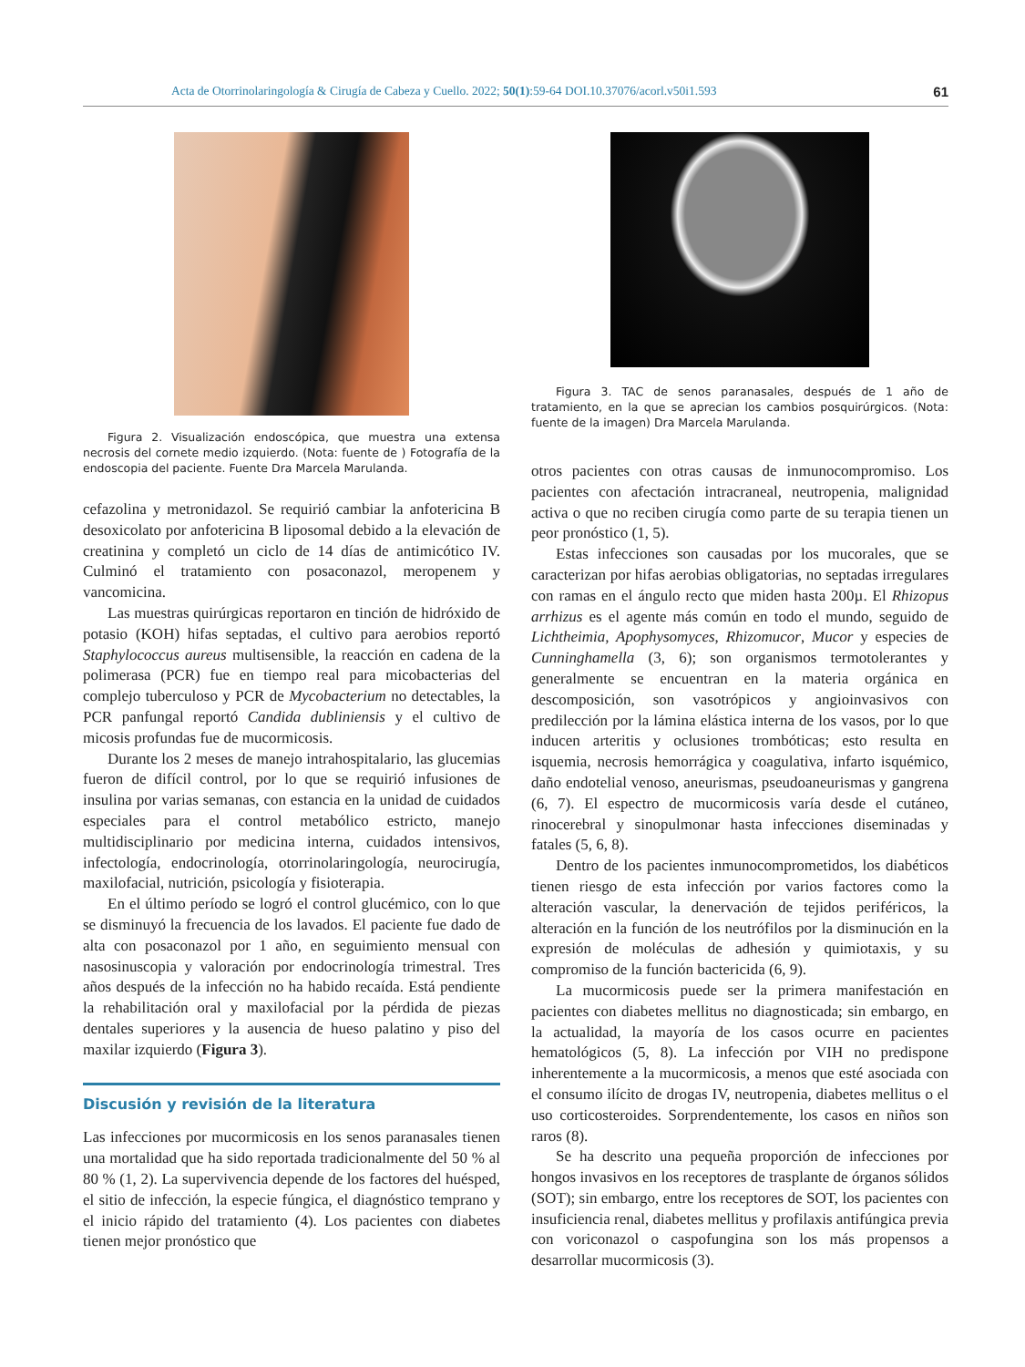Acta de Otorrinolaringología & Cirugía de Cabeza y Cuello. 2022; 50(1):59-64 DOI.10.37076/acorl.v50i1.593 61
Figura 2. Visualización endoscópica, que muestra una extensa necrosis del cornete medio izquierdo. (Nota: fuente de ) Fotografía de la endoscopia del paciente. Fuente Dra Marcela Marulanda.
cefazolina y metronidazol. Se requirió cambiar la anfotericina B desoxicolato por anfotericina B liposomal debido a la elevación de creatinina y completó un ciclo de 14 días de antimicótico IV. Culminó el tratamiento con posaconazol, meropenem y vancomicina.
Las muestras quirúrgicas reportaron en tinción de hidróxido de potasio (KOH) hifas septadas, el cultivo para aerobios reportó Staphylococcus aureus multisensible, la reacción en cadena de la polimerasa (PCR) fue en tiempo real para micobacterias del complejo tuberculoso y PCR de Mycobacterium no detectables, la PCR panfungal reportó Candida dubliniensis y el cultivo de micosis profundas fue de mucormicosis.
Durante los 2 meses de manejo intrahospitalario, las glucemias fueron de difícil control, por lo que se requirió infusiones de insulina por varias semanas, con estancia en la unidad de cuidados especiales para el control metabólico estricto, manejo multidisciplinario por medicina interna, cuidados intensivos, infectología, endocrinología, otorrinolaringología, neurocirugía, maxilofacial, nutrición, psicología y fisioterapia.
En el último período se logró el control glucémico, con lo que se disminuyó la frecuencia de los lavados. El paciente fue dado de alta con posaconazol por 1 año, en seguimiento mensual con nasosinuscopia y valoración por endocrinología trimestral. Tres años después de la infección no ha habido recaída. Está pendiente la rehabilitación oral y maxilofacial por la pérdida de piezas dentales superiores y la ausencia de hueso palatino y piso del maxilar izquierdo (Figura 3).
Discusión y revisión de la literatura
Las infecciones por mucormicosis en los senos paranasales tienen una mortalidad que ha sido reportada tradicionalmente del 50 % al 80 % (1, 2). La supervivencia depende de los factores del huésped, el sitio de infección, la especie fúngica, el diagnóstico temprano y el inicio rápido del tratamiento (4). Los pacientes con diabetes tienen mejor pronóstico que
Figura 3. TAC de senos paranasales, después de 1 año de tratamiento, en la que se aprecian los cambios posquirúrgicos. (Nota: fuente de la imagen) Dra Marcela Marulanda.
otros pacientes con otras causas de inmunocompromiso. Los pacientes con afectación intracraneal, neutropenia, malignidad activa o que no reciben cirugía como parte de su terapia tienen un peor pronóstico (1, 5).
Estas infecciones son causadas por los mucorales, que se caracterizan por hifas aerobias obligatorias, no septadas irregulares con ramas en el ángulo recto que miden hasta 200µ. El Rhizopus arrhizus es el agente más común en todo el mundo, seguido de Lichtheimia, Apophysomyces, Rhizomucor, Mucor y especies de Cunninghamella (3, 6); son organismos termotolerantes y generalmente se encuentran en la materia orgánica en descomposición, son vasotrópicos y angioinvasivos con predilección por la lámina elástica interna de los vasos, por lo que inducen arteritis y oclusiones trombóticas; esto resulta en isquemia, necrosis hemorrágica y coagulativa, infarto isquémico, daño endotelial venoso, aneurismas, pseudoaneurismas y gangrena (6, 7). El espectro de mucormicosis varía desde el cutáneo, rinocerebral y sinopulmonar hasta infecciones diseminadas y fatales (5, 6, 8).
Dentro de los pacientes inmunocomprometidos, los diabéticos tienen riesgo de esta infección por varios factores como la alteración vascular, la denervación de tejidos periféricos, la alteración en la función de los neutrófilos por la disminución en la expresión de moléculas de adhesión y quimiotaxis, y su compromiso de la función bactericida (6, 9).
La mucormicosis puede ser la primera manifestación en pacientes con diabetes mellitus no diagnosticada; sin embargo, en la actualidad, la mayoría de los casos ocurre en pacientes hematológicos (5, 8). La infección por VIH no predispone inherentemente a la mucormicosis, a menos que esté asociada con el consumo ilícito de drogas IV, neutropenia, diabetes mellitus o el uso corticosteroides. Sorprendentemente, los casos en niños son raros (8).
Se ha descrito una pequeña proporción de infecciones por hongos invasivos en los receptores de trasplante de órganos sólidos (SOT); sin embargo, entre los receptores de SOT, los pacientes con insuficiencia renal, diabetes mellitus y profilaxis antifúngica previa con voriconazol o caspofungina son los más propensos a desarrollar mucormicosis (3).